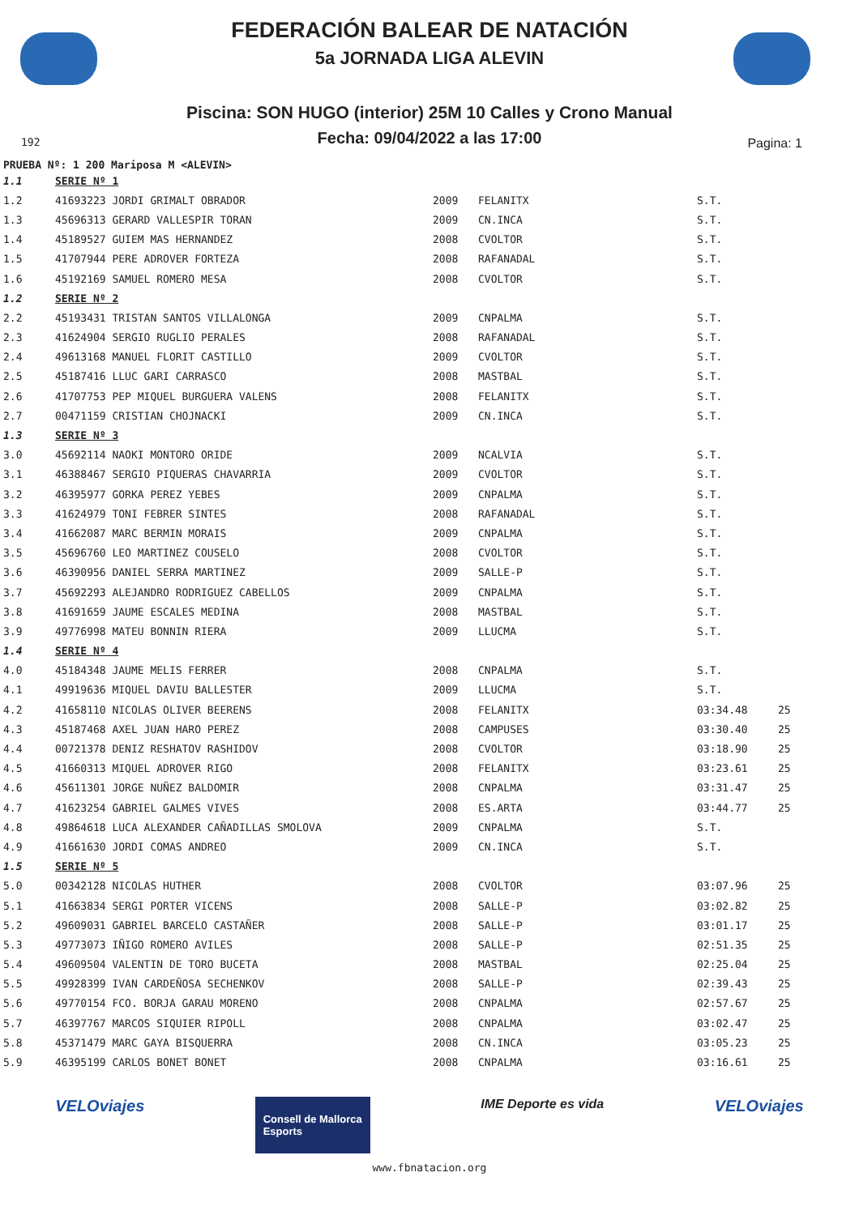FEDERACIÓN BALEAR DE NATACIÓN
5a JORNADA LIGA ALEVIN
Piscina: SON HUGO (interior) 25M 10 Calles y Crono Manual
Fecha: 09/04/2022 a las 17:00
192 Pagina: 1
PRUEBA Nº: 1 200 Mariposa M <ALEVIN>
| 1.1 | SERIE Nº 1 | | | | |
| 1.2 | 41693223 JORDI GRIMALT OBRADOR | 2009 | FELANITX | S.T. | |
| 1.3 | 45696313 GERARD VALLESPIR TORAN | 2009 | CN.INCA | S.T. | |
| 1.4 | 45189527 GUIEM MAS HERNANDEZ | 2008 | CVOLTOR | S.T. | |
| 1.5 | 41707944 PERE ADROVER FORTEZA | 2008 | RAFANADAL | S.T. | |
| 1.6 | 45192169 SAMUEL ROMERO MESA | 2008 | CVOLTOR | S.T. | |
| 1.2 | SERIE Nº 2 | | | | |
| 2.2 | 45193431 TRISTAN SANTOS VILLALONGA | 2009 | CNPALMA | S.T. | |
| 2.3 | 41624904 SERGIO RUGLIO PERALES | 2008 | RAFANADAL | S.T. | |
| 2.4 | 49613168 MANUEL FLORIT CASTILLO | 2009 | CVOLTOR | S.T. | |
| 2.5 | 45187416 LLUC GARI CARRASCO | 2008 | MASTBAL | S.T. | |
| 2.6 | 41707753 PEP MIQUEL BURGUERA VALENS | 2008 | FELANITX | S.T. | |
| 2.7 | 00471159 CRISTIAN CHOJNACKI | 2009 | CN.INCA | S.T. | |
| 1.3 | SERIE Nº 3 | | | | |
| 3.0 | 45692114 NAOKI MONTORO ORIDE | 2009 | NCALVIA | S.T. | |
| 3.1 | 46388467 SERGIO PIQUERAS CHAVARRIA | 2009 | CVOLTOR | S.T. | |
| 3.2 | 46395977 GORKA PEREZ YEBES | 2009 | CNPALMA | S.T. | |
| 3.3 | 41624979 TONI FEBRER SINTES | 2008 | RAFANADAL | S.T. | |
| 3.4 | 41662087 MARC BERMIN MORAIS | 2009 | CNPALMA | S.T. | |
| 3.5 | 45696760 LEO MARTINEZ COUSELO | 2008 | CVOLTOR | S.T. | |
| 3.6 | 46390956 DANIEL SERRA MARTINEZ | 2009 | SALLE-P | S.T. | |
| 3.7 | 45692293 ALEJANDRO RODRIGUEZ CABELLOS | 2009 | CNPALMA | S.T. | |
| 3.8 | 41691659 JAUME ESCALES MEDINA | 2008 | MASTBAL | S.T. | |
| 3.9 | 49776998 MATEU BONNIN RIERA | 2009 | LLUCMA | S.T. | |
| 1.4 | SERIE Nº 4 | | | | |
| 4.0 | 45184348 JAUME MELIS FERRER | 2008 | CNPALMA | S.T. | |
| 4.1 | 49919636 MIQUEL DAVIU BALLESTER | 2009 | LLUCMA | S.T. | |
| 4.2 | 41658110 NICOLAS OLIVER BEERENS | 2008 | FELANITX | 03:34.48 | 25 |
| 4.3 | 45187468 AXEL JUAN HARO PEREZ | 2008 | CAMPUSES | 03:30.40 | 25 |
| 4.4 | 00721378 DENIZ RESHATOV RASHIDOV | 2008 | CVOLTOR | 03:18.90 | 25 |
| 4.5 | 41660313 MIQUEL ADROVER RIGO | 2008 | FELANITX | 03:23.61 | 25 |
| 4.6 | 45611301 JORGE NUÑEZ BALDOMIR | 2008 | CNPALMA | 03:31.47 | 25 |
| 4.7 | 41623254 GABRIEL GALMES VIVES | 2008 | ES.ARTA | 03:44.77 | 25 |
| 4.8 | 49864618 LUCA ALEXANDER CAÑADILLAS SMOLOVA | 2009 | CNPALMA | S.T. | |
| 4.9 | 41661630 JORDI COMAS ANDREO | 2009 | CN.INCA | S.T. | |
| 1.5 | SERIE Nº 5 | | | | |
| 5.0 | 00342128 NICOLAS HUTHER | 2008 | CVOLTOR | 03:07.96 | 25 |
| 5.1 | 41663834 SERGI PORTER VICENS | 2008 | SALLE-P | 03:02.82 | 25 |
| 5.2 | 49609031 GABRIEL BARCELO CASTAÑER | 2008 | SALLE-P | 03:01.17 | 25 |
| 5.3 | 49773073 IÑIGO ROMERO AVILES | 2008 | SALLE-P | 02:51.35 | 25 |
| 5.4 | 49609504 VALENTIN DE TORO BUCETA | 2008 | MASTBAL | 02:25.04 | 25 |
| 5.5 | 49928399 IVAN CARDEÑOSA SECHENKOV | 2008 | SALLE-P | 02:39.43 | 25 |
| 5.6 | 49770154 FCO. BORJA GARAU MORENO | 2008 | CNPALMA | 02:57.67 | 25 |
| 5.7 | 46397767 MARCOS SIQUIER RIPOLL | 2008 | CNPALMA | 03:02.47 | 25 |
| 5.8 | 45371479 MARC GAYA BISQUERRA | 2008 | CN.INCA | 03:05.23 | 25 |
| 5.9 | 46395199 CARLOS BONET BONET | 2008 | CNPALMA | 03:16.61 | 25 |
VELOviajes Consell de Mallorca
Esports IME Deporte es vida VELOviajes
www.fbnatacion.org